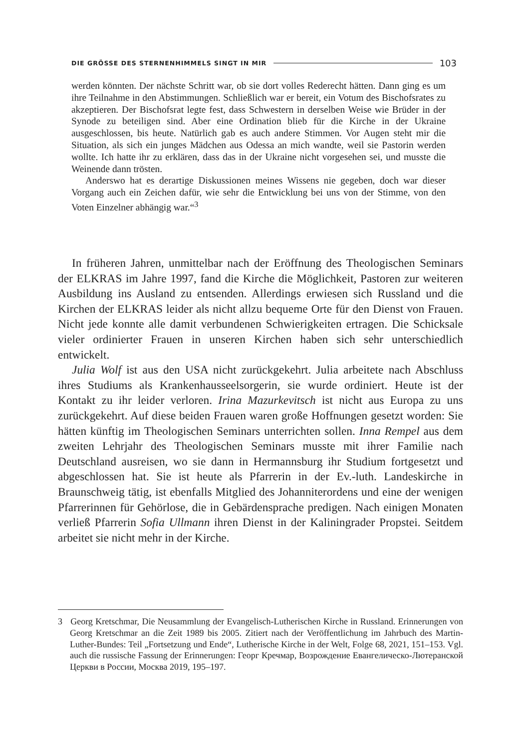DIE GRÖSSE DES STERNENHIMMELS SINGT IN MIR 103
werden könnten. Der nächste Schritt war, ob sie dort volles Rederecht hätten. Dann ging es um ihre Teilnahme in den Abstimmungen. Schließlich war er bereit, ein Votum des Bischofsrates zu akzeptieren. Der Bischofsrat legte fest, dass Schwestern in derselben Weise wie Brüder in der Synode zu beteiligen sind. Aber eine Ordination blieb für die Kirche in der Ukraine ausgeschlossen, bis heute. Natürlich gab es auch andere Stimmen. Vor Augen steht mir die Situation, als sich ein junges Mädchen aus Odessa an mich wandte, weil sie Pastorin werden wollte. Ich hatte ihr zu erklären, dass das in der Ukraine nicht vorgesehen sei, und musste die Weinende dann trösten.
Anderswo hat es derartige Diskussionen meines Wissens nie gegeben, doch war dieser Vorgang auch ein Zeichen dafür, wie sehr die Entwicklung bei uns von der Stimme, von den Voten Einzelner abhängig war.“<sup>3</sup>
In früheren Jahren, unmittelbar nach der Eröffnung des Theologischen Seminars der ELKRAS im Jahre 1997, fand die Kirche die Möglichkeit, Pastoren zur weiteren Ausbildung ins Ausland zu entsenden. Allerdings erwiesen sich Russland und die Kirchen der ELKRAS leider als nicht allzu bequeme Orte für den Dienst von Frauen. Nicht jede konnte alle damit verbundenen Schwierigkeiten ertragen. Die Schicksale vieler ordinierter Frauen in unseren Kirchen haben sich sehr unterschiedlich entwickelt.
Julia Wolf ist aus den USA nicht zurückgekehrt. Julia arbeitete nach Abschluss ihres Studiums als Krankenhausseelsorgerin, sie wurde ordiniert. Heute ist der Kontakt zu ihr leider verloren. Irina Mazurkevitsch ist nicht aus Europa zu uns zurückgekehrt. Auf diese beiden Frauen waren große Hoffnungen gesetzt worden: Sie hätten künftig im Theologischen Seminars unterrichten sollen. Inna Rempel aus dem zweiten Lehrjahr des Theologischen Seminars musste mit ihrer Familie nach Deutschland ausreisen, wo sie dann in Hermannsburg ihr Studium fortgesetzt und abgeschlossen hat. Sie ist heute als Pfarrerin in der Ev.-luth. Landeskirche in Braunschweig tätig, ist ebenfalls Mitglied des Johanniterordens und eine der wenigen Pfarrerinnen für Gehörlose, die in Gebärdensprache predigen. Nach einigen Monaten verließ Pfarrerin Sofia Ullmann ihren Dienst in der Kaliningrader Propstei. Seitdem arbeitet sie nicht mehr in der Kirche.
3 Georg Kretschmar, Die Neusammlung der Evangelisch-Lutherischen Kirche in Russland. Erinnerungen von Georg Kretschmar an die Zeit 1989 bis 2005. Zitiert nach der Veröffentlichung im Jahrbuch des Martin-Luther-Bundes: Teil „Fortsetzung und Ende“, Lutherische Kirche in der Welt, Folge 68, 2021, 151–153. Vgl. auch die russische Fassung der Erinnerungen: Георг Кречмар, Возрождение Евангелическо-Лютеранской Церкви в России, Москва 2019, 195–197.